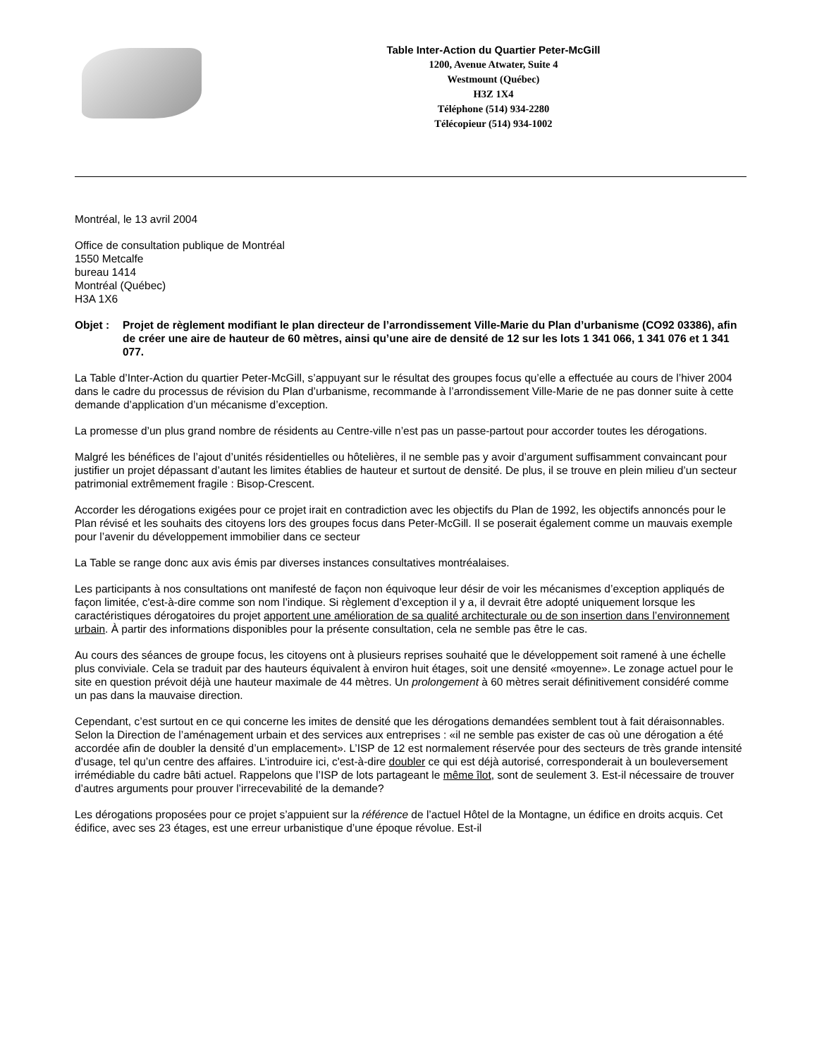Table Inter-Action du Quartier Peter-McGill
1200, Avenue Atwater, Suite 4
Westmount (Québec)
H3Z 1X4
Téléphone (514) 934-2280
Télécopieur (514) 934-1002
Montréal, le 13 avril 2004
Office de consultation publique de Montréal
1550 Metcalfe
bureau 1414
Montréal (Québec)
H3A 1X6
Objet : Projet de règlement modifiant le plan directeur de l’arrondissement Ville-Marie du Plan d’urbanisme (CO92 03386), afin de créer une aire de hauteur de 60 mètres, ainsi qu’une aire de densité de 12 sur les lots 1 341 066, 1 341 076 et 1 341 077.
La Table d’Inter-Action du quartier Peter-McGill, s’appuyant sur le résultat des groupes focus qu’elle a effectuée au cours de l’hiver 2004 dans le cadre du processus de révision du Plan d’urbanisme, recommande à l’arrondissement Ville-Marie de ne pas donner suite à cette demande d’application d’un mécanisme d’exception.
La promesse d’un plus grand nombre de résidents au Centre-ville n’est pas un passe-partout pour accorder toutes les dérogations.
Malgré les bénéfices de l’ajout d’unités résidentielles ou hôtelières, il ne semble pas y avoir d’argument suffisamment convaincant pour justifier un projet dépassant d’autant les limites établies de hauteur et surtout de densité. De plus, il se trouve en plein milieu d’un secteur patrimonial extrêmement fragile : Bisop-Crescent.
Accorder les dérogations exigées pour ce projet irait en contradiction avec les objectifs du Plan de 1992, les objectifs annoncés pour le Plan révisé et les souhaits des citoyens lors des groupes focus dans Peter-McGill. Il se poserait également comme un mauvais exemple pour l’avenir du développement immobilier dans ce secteur
La Table se range donc aux avis émis par diverses instances consultatives montréalaises.
Les participants à nos consultations ont manifesté de façon non équivoque leur désir de voir les mécanismes d’exception appliqués de façon limitée, c'est-à-dire comme son nom l’indique. Si règlement d’exception il y a, il devrait être adopté uniquement lorsque les caractéristiques dérogatoires du projet apportent une amélioration de sa qualité architecturale ou de son insertion dans l’environnement urbain. À partir des informations disponibles pour la présente consultation, cela ne semble pas être le cas.
Au cours des séances de groupe focus, les citoyens ont à plusieurs reprises souhaité que le développement soit ramené à une échelle plus conviviale. Cela se traduit par des hauteurs équivalent à environ huit étages, soit une densité «moyenne». Le zonage actuel pour le site en question prévoit déjà une hauteur maximale de 44 mètres. Un prolongement à 60 mètres serait définitivement considéré comme un pas dans la mauvaise direction.
Cependant, c’est surtout en ce qui concerne les imites de densité que les dérogations demandées semblent tout à fait déraisonnables. Selon la Direction de l’aménagement urbain et des services aux entreprises : «il ne semble pas exister de cas où une dérogation a été accordée afin de doubler la densité d’un emplacement». L’ISP de 12 est normalement réservée pour des secteurs de très grande intensité d’usage, tel qu’un centre des affaires. L’introduire ici, c'est-à-dire doubler ce qui est déjà autorisé, corresponderait à un bouleversement irrémédiable du cadre bâti actuel. Rappelons que l’ISP de lots partageant le même îlot, sont de seulement 3. Est-il nécessaire de trouver d’autres arguments pour prouver l’irrecevabilité de la demande?
Les dérogations proposées pour ce projet s’appuient sur la référence de l’actuel Hôtel de la Montagne, un édifice en droits acquis. Cet édifice, avec ses 23 étages, est une erreur urbanistique d’une époque révolue. Est-il